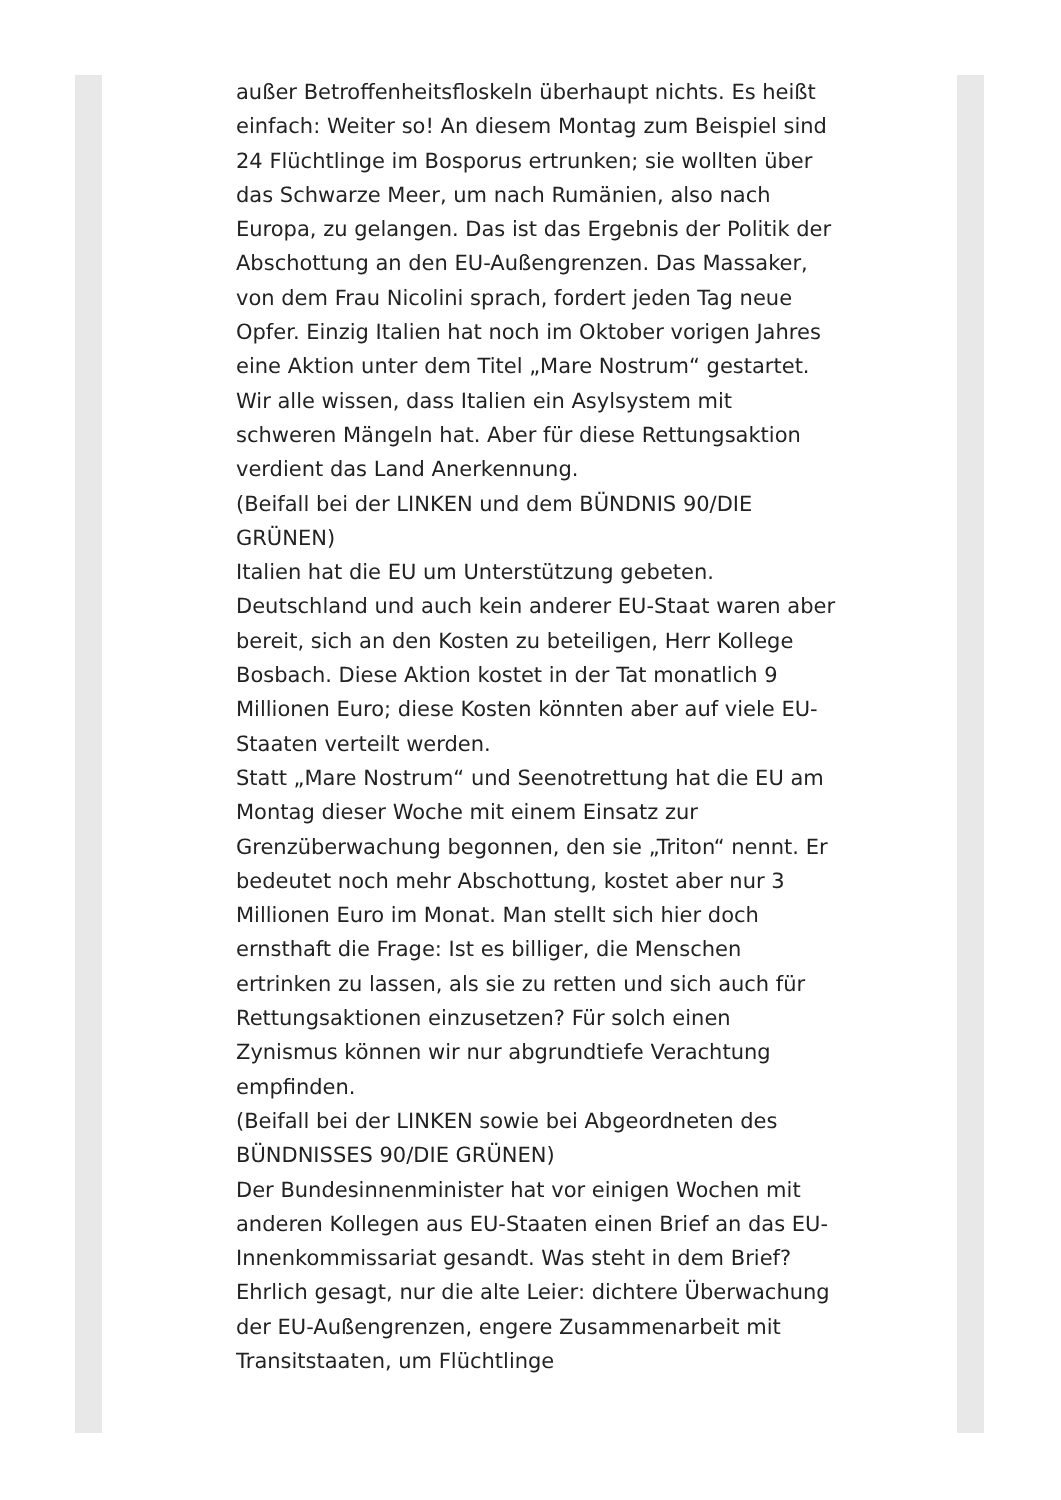außer Betroffenheitsfloskeln überhaupt nichts. Es heißt einfach: Weiter so! An diesem Montag zum Beispiel sind 24 Flüchtlinge im Bosporus ertrunken; sie wollten über das Schwarze Meer, um nach Rumänien, also nach Europa, zu gelangen. Das ist das Ergebnis der Politik der Abschottung an den EU-Außengrenzen. Das Massaker, von dem Frau Nicolini sprach, fordert jeden Tag neue Opfer. Einzig Italien hat noch im Oktober vorigen Jahres eine Aktion unter dem Titel „Mare Nostrum“ gestartet. Wir alle wissen, dass Italien ein Asylsystem mit schweren Mängeln hat. Aber für diese Rettungsaktion verdient das Land Anerkennung.
(Beifall bei der LINKEN und dem BÜNDNIS 90/DIE GRÜNEN)
Italien hat die EU um Unterstützung gebeten. Deutschland und auch kein anderer EU-Staat waren aber bereit, sich an den Kosten zu beteiligen, Herr Kollege Bosbach. Diese Aktion kostet in der Tat monatlich 9 Millionen Euro; diese Kosten könnten aber auf viele EU-Staaten verteilt werden.
Statt „Mare Nostrum“ und Seenotrettung hat die EU am Montag dieser Woche mit einem Einsatz zur Grenzüberwachung begonnen, den sie „Triton“ nennt. Er bedeutet noch mehr Abschottung, kostet aber nur 3 Millionen Euro im Monat. Man stellt sich hier doch ernsthaft die Frage: Ist es billiger, die Menschen ertrinken zu lassen, als sie zu retten und sich auch für Rettungsaktionen einzusetzen? Für solch einen Zynismus können wir nur abgrundtiefe Verachtung empfinden.
(Beifall bei der LINKEN sowie bei Abgeordneten des BÜNDNISSES 90/DIE GRÜNEN)
Der Bundesinnenminister hat vor einigen Wochen mit anderen Kollegen aus EU-Staaten einen Brief an das EU-Innenkommissariat gesandt. Was steht in dem Brief? Ehrlich gesagt, nur die alte Leier: dichtere Überwachung der EU-Außengrenzen, engere Zusammenarbeit mit Transitstaaten, um Flüchtlinge